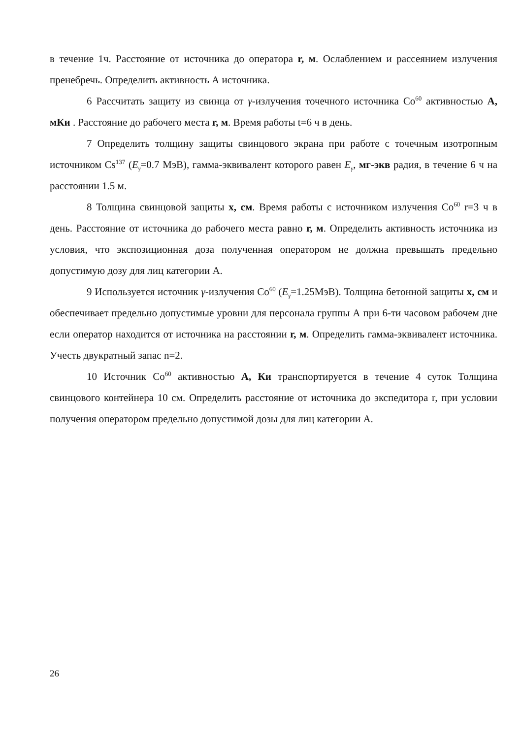в течение 1ч. Расстояние от источника до оператора r, м. Ослаблением и рассеянием излучения пренебречь. Определить активность А источника.
6 Рассчитать защиту из свинца от γ-излучения точечного источника Co<sup>60</sup> активностью А, мКи . Расстояние до рабочего места r, м. Время работы t=6 ч в день.
7 Определить толщину защиты свинцового экрана при работе с точечным изотропным источником Cs<sup>137</sup> (E<sub>γ</sub>=0.7 МэВ), гамма-эквивалент которого равен E<sub>γ</sub>, мг-экв радия, в течение 6 ч на расстоянии 1.5 м.
8 Толщина свинцовой защиты x, см. Время работы с источником излучения Co<sup>60</sup> r=3 ч в день. Расстояние от источника до рабочего места равно r, м. Определить активность источника из условия, что экспозиционная доза полученная оператором не должна превышать предельно допустимую дозу для лиц категории А.
9 Используется источник γ-излучения Co<sup>60</sup> (E<sub>γ</sub>=1.25МэВ). Толщина бетонной защиты x, см и обеспечивает предельно допустимые уровни для персонала группы А при 6-ти часовом рабочем дне если оператор находится от источника на расстоянии r, м. Определить гамма-эквивалент источника. Учесть двукратный запас n=2.
10 Источник Co<sup>60</sup> активностью А, Ки транспортируется в течение 4 суток Толщина свинцового контейнера 10 см. Определить расстояние от источника до экспедитора r, при условии получения оператором предельно допустимой дозы для лиц категории А.
26